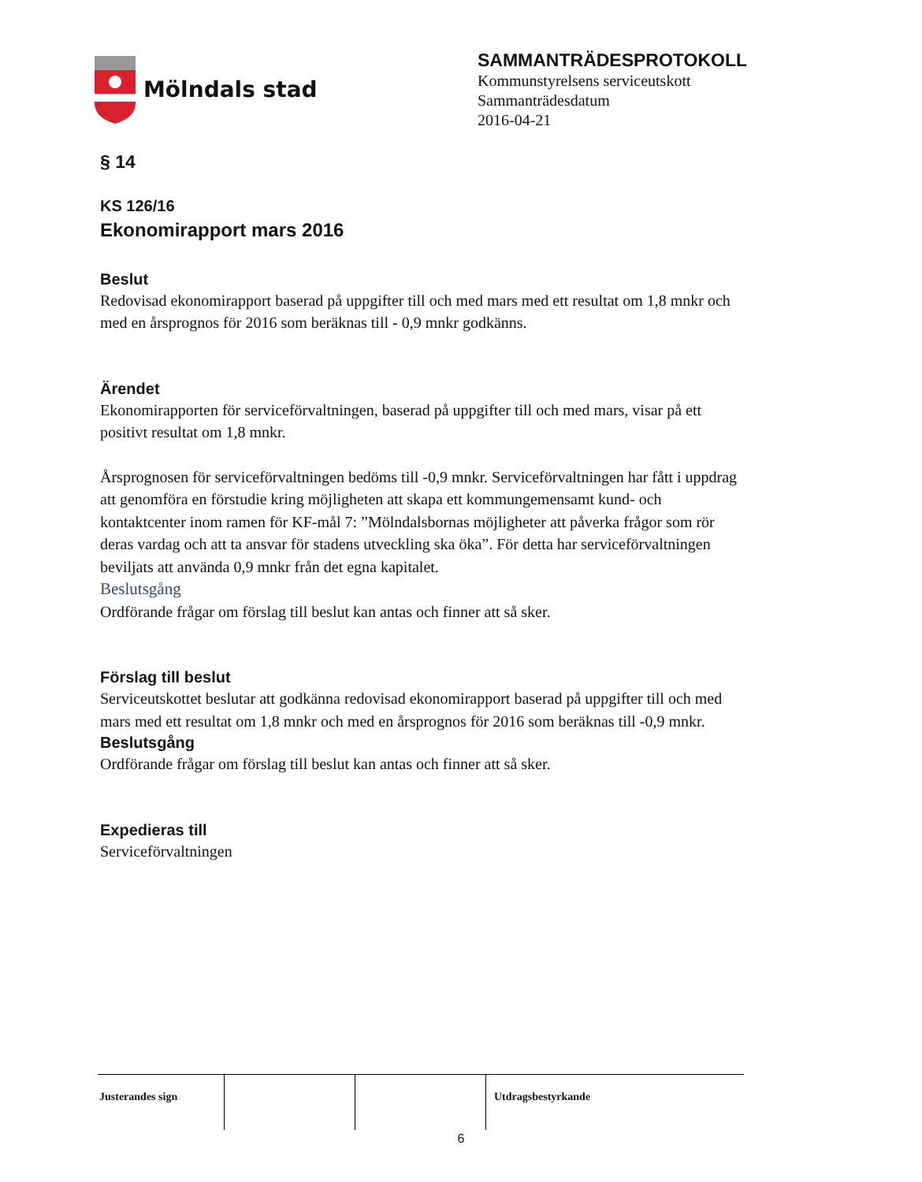Mölndals stad
SAMMANTRÄDESPROTOKOLL
Kommunstyrelsens serviceutskott
Sammanträdesdatum
2016-04-21
§ 14
KS 126/16
Ekonomirapport mars 2016
Beslut
Redovisad ekonomirapport baserad på uppgifter till och med mars med ett resultat om 1,8 mnkr och med en årsprognos för 2016 som beräknas till - 0,9 mnkr godkänns.
Ärendet
Ekonomirapporten för serviceförvaltningen, baserad på uppgifter till och med mars, visar på ett positivt resultat om 1,8 mnkr.
Årsprognosen för serviceförvaltningen bedöms till -0,9 mnkr. Serviceförvaltningen har fått i uppdrag att genomföra en förstudie kring möjligheten att skapa ett kommungemensamt kund- och kontaktcenter inom ramen för KF-mål 7: ”Mölndalsbornas möjligheter att påverka frågor som rör deras vardag och att ta ansvar för stadens utveckling ska öka”. För detta har serviceförvaltningen beviljats att använda 0,9 mnkr från det egna kapitalet.
Beslutsgång
Ordförande frågar om förslag till beslut kan antas och finner att så sker.
Förslag till beslut
Serviceutskottet beslutar att godkänna redovisad ekonomirapport baserad på uppgifter till och med mars med ett resultat om 1,8 mnkr och med en årsprognos för 2016 som beräknas till -0,9 mnkr.
Beslutsgång
Ordförande frågar om förslag till beslut kan antas och finner att så sker.
Expedieras till
Serviceförvaltningen
Justerandes sign Utdragsbestyrkande
6